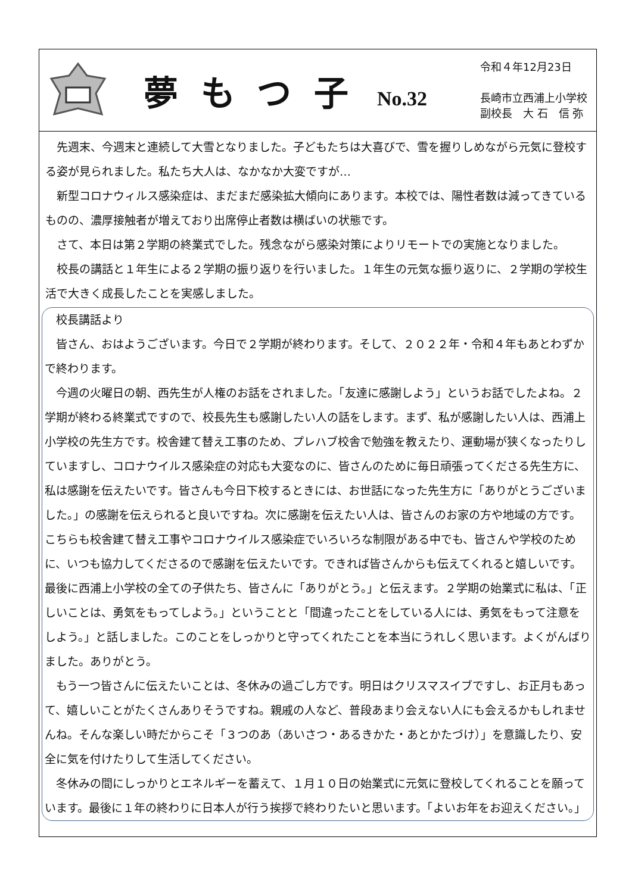夢もつ子 No.32
令和４年12月23日
長崎市立西浦上小学校
副校長　大 石　信 弥
先週末、今週末と連続して大雪となりました。子どもたちは大喜びで、雪を握りしめながら元気に登校する姿が見られました。私たち大人は、なかなか大変ですが…
新型コロナウィルス感染症は、まだまだ感染拡大傾向にあります。本校では、陽性者数は減ってきているものの、濃厚接触者が増えており出席停止者数は横ばいの状態です。
さて、本日は第２学期の終業式でした。残念ながら感染対策によりリモートでの実施となりました。
校長の講話と１年生による２学期の振り返りを行いました。１年生の元気な振り返りに、２学期の学校生活で大きく成長したことを実感しました。
校長講話より
皆さん、おはようございます。今日で２学期が終わります。そして、２０２２年・令和４年もあとわずかで終わります。
今週の火曜日の朝、西先生が人権のお話をされました。「友達に感謝しよう」というお話でしたよね。２学期が終わる終業式ですので、校長先生も感謝したい人の話をします。まず、私が感謝したい人は、西浦上小学校の先生方です。校舎建て替え工事のため、プレハブ校舎で勉強を教えたり、運動場が狭くなったりしていますし、コロナウイルス感染症の対応も大変なのに、皆さんのために毎日頑張ってくださる先生方に、私は感謝を伝えたいです。皆さんも今日下校するときには、お世話になった先生方に「ありがとうございました。」の感謝を伝えられると良いですね。次に感謝を伝えたい人は、皆さんのお家の方や地域の方です。こちらも校舎建て替え工事やコロナウイルス感染症でいろいろな制限がある中でも、皆さんや学校のために、いつも協力してくださるので感謝を伝えたいです。できれば皆さんからも伝えてくれると嬉しいです。最後に西浦上小学校の全ての子供たち、皆さんに「ありがとう。」と伝えます。２学期の始業式に私は、「正しいことは、勇気をもってしよう。」ということと「間違ったことをしている人には、勇気をもって注意をしよう。」と話しました。このことをしっかりと守ってくれたことを本当にうれしく思います。よくがんばりました。ありがとう。
もう一つ皆さんに伝えたいことは、冬休みの過ごし方です。明日はクリスマスイブですし、お正月もあって、嬉しいことがたくさんありそうですね。親戚の人など、普段あまり会えない人にも会えるかもしれませんね。そんな楽しい時だからこそ「３つのあ（あいさつ・あるきかた・あとかたづけ）」を意識したり、安全に気を付けたりして生活してください。
冬休みの間にしっかりとエネルギーを蓄えて、１月１０日の始業式に元気に登校してくれることを願っています。最後に１年の終わりに日本人が行う挨拶で終わりたいと思います。「よいお年をお迎えください。」